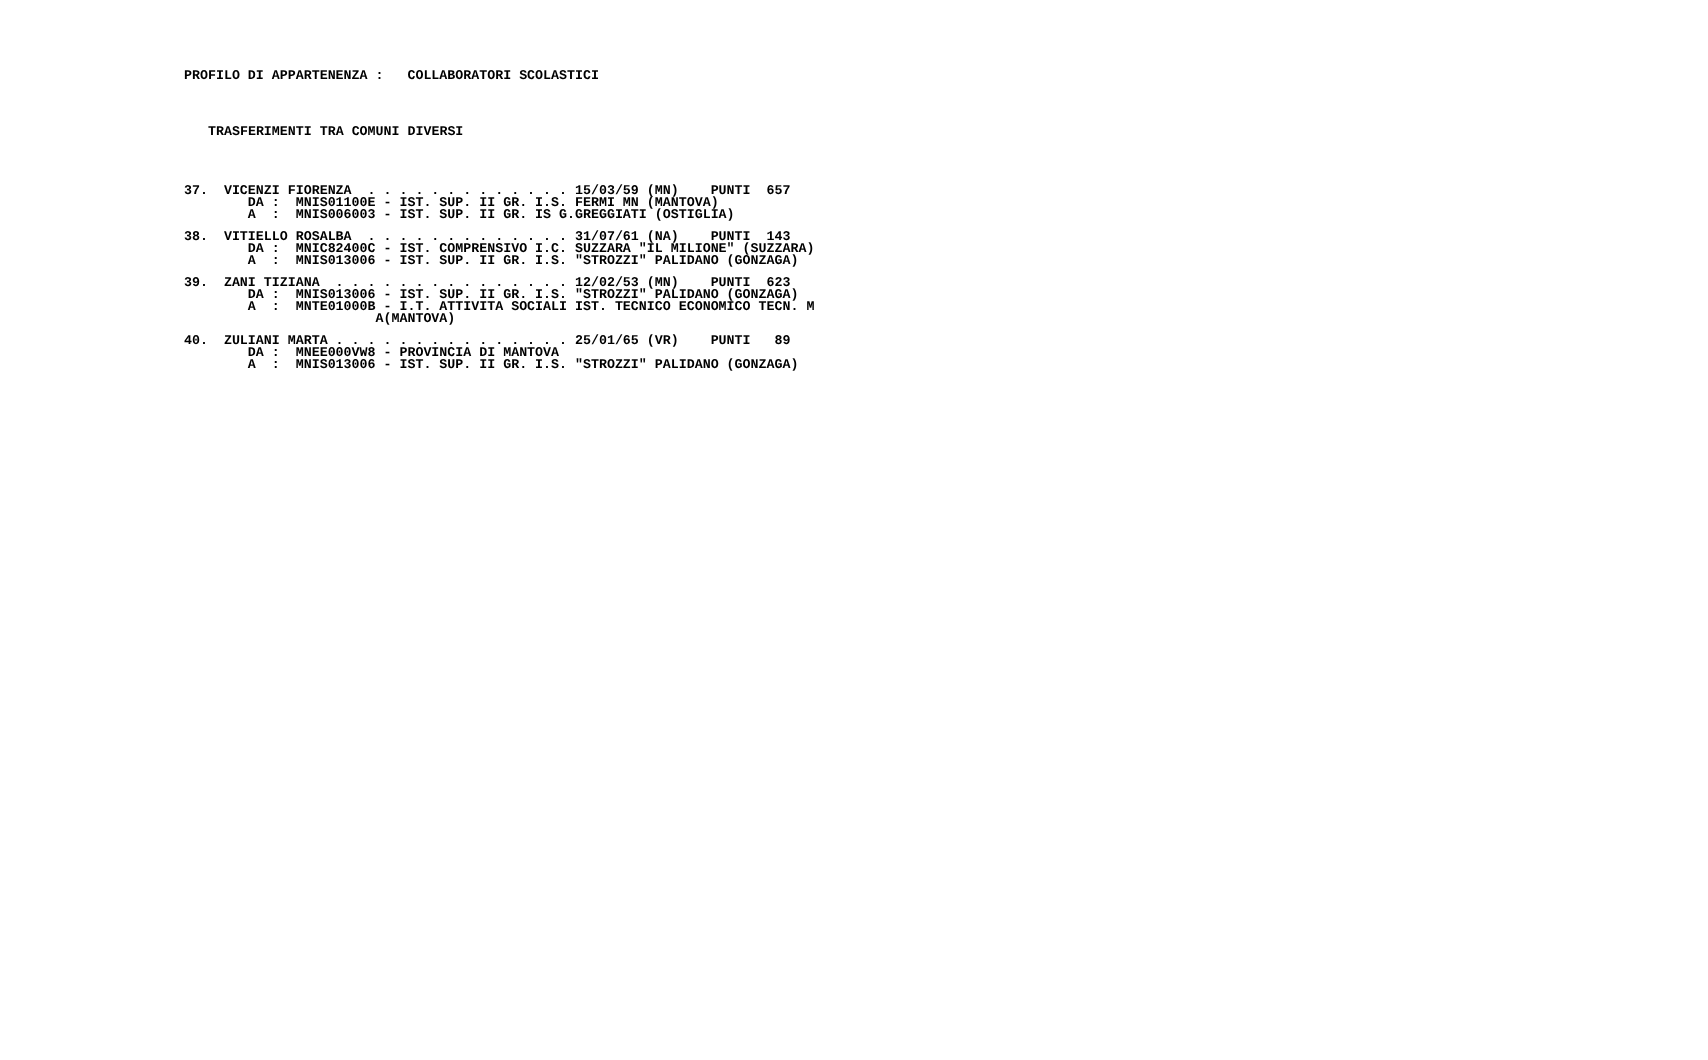PROFILO DI APPARTENENZA :   COLLABORATORI SCOLASTICI
TRASFERIMENTI TRA COMUNI DIVERSI
37.  VICENZI FIORENZA  . . . . . . . . . . . . . 15/03/59 (MN)    PUNTI  657
        DA :  MNIS01100E - IST. SUP. II GR. I.S. FERMI MN (MANTOVA)
        A  :  MNIS006003 - IST. SUP. II GR. IS G.GREGGIATI (OSTIGLIA)
38.  VITIELLO ROSALBA  . . . . . . . . . . . . . 31/07/61 (NA)    PUNTI  143
        DA :  MNIC82400C - IST. COMPRENSIVO I.C. SUZZARA "IL MILIONE" (SUZZARA)
        A  :  MNIS013006 - IST. SUP. II GR. I.S. "STROZZI" PALIDANO (GONZAGA)
39.  ZANI TIZIANA  . . . . . . . . . . . . . . . 12/02/53 (MN)    PUNTI  623
        DA :  MNIS013006 - IST. SUP. II GR. I.S. "STROZZI" PALIDANO (GONZAGA)
        A  :  MNTE01000B - I.T. ATTIVITA SOCIALI IST. TECNICO ECONOMICO TECN. M
                        A(MANTOVA)
40.  ZULIANI MARTA . . . . . . . . . . . . . . . 25/01/65 (VR)    PUNTI   89
        DA :  MNEE000VW8 - PROVINCIA DI MANTOVA
        A  :  MNIS013006 - IST. SUP. II GR. I.S. "STROZZI" PALIDANO (GONZAGA)